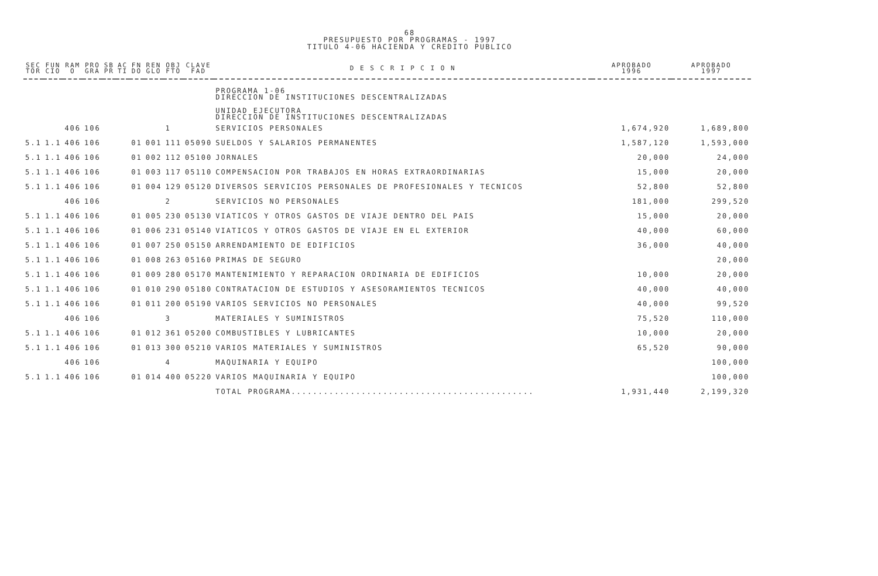68
PRESUPUESTO POR PROGRAMAS - 1997
TITULO 4-06 HACIENDA Y CREDITO PUBLICO
| SEC TOR | FUN CIO | RAM O | PRO GRA | SB PR | AC TI | FN DO | REN GLO | OBJ FTO | CLAVE FAD | D E S C R I P C I O N | APROBADO 1996 | APROBADO 1997 |
| --- | --- | --- | --- | --- | --- | --- | --- | --- | --- | --- | --- | --- |
| | | | | | | | | | | PROGRAMA 1-06 DIRECCION DE INSTITUCIONES DESCENTRALIZADAS | | |
| | | | | | | | | | | UNIDAD EJECUTORA DIRECCION DE INSTITUCIONES DESCENTRALIZADAS | | |
| | | 406 | 106 | | | | | 1 | | SERVICIOS PERSONALES | 1,674,920 | 1,689,800 |
| 5.1 | 1.1 | 406 | 106 | | | 01 | 001 | 111 | 05090 | SUELDOS Y SALARIOS PERMANENTES | 1,587,120 | 1,593,000 |
| 5.1 | 1.1 | 406 | 106 | | | 01 | 002 | 112 | 05100 | JORNALES | 20,000 | 24,000 |
| 5.1 | 1.1 | 406 | 106 | | | 01 | 003 | 117 | 05110 | COMPENSACION POR TRABAJOS EN HORAS EXTRAORDINARIAS | 15,000 | 20,000 |
| 5.1 | 1.1 | 406 | 106 | | | 01 | 004 | 129 | 05120 | DIVERSOS SERVICIOS PERSONALES DE PROFESIONALES Y TECNICOS | 52,800 | 52,800 |
| | | 406 | 106 | | | | | 2 | | SERVICIOS NO PERSONALES | 181,000 | 299,520 |
| 5.1 | 1.1 | 406 | 106 | | | 01 | 005 | 230 | 05130 | VIATICOS Y OTROS GASTOS DE VIAJE DENTRO DEL PAIS | 15,000 | 20,000 |
| 5.1 | 1.1 | 406 | 106 | | | 01 | 006 | 231 | 05140 | VIATICOS Y OTROS GASTOS DE VIAJE EN EL EXTERIOR | 40,000 | 60,000 |
| 5.1 | 1.1 | 406 | 106 | | | 01 | 007 | 250 | 05150 | ARRENDAMIENTO DE EDIFICIOS | 36,000 | 40,000 |
| 5.1 | 1.1 | 406 | 106 | | | 01 | 008 | 263 | 05160 | PRIMAS DE SEGURO | | 20,000 |
| 5.1 | 1.1 | 406 | 106 | | | 01 | 009 | 280 | 05170 | MANTENIMIENTO Y REPARACION ORDINARIA DE EDIFICIOS | 10,000 | 20,000 |
| 5.1 | 1.1 | 406 | 106 | | | 01 | 010 | 290 | 05180 | CONTRATACION DE ESTUDIOS Y ASESORAMIENTOS TECNICOS | 40,000 | 40,000 |
| 5.1 | 1.1 | 406 | 106 | | | 01 | 011 | 200 | 05190 | VARIOS SERVICIOS NO PERSONALES | 40,000 | 99,520 |
| | | 406 | 106 | | | | | 3 | | MATERIALES Y SUMINISTROS | 75,520 | 110,000 |
| 5.1 | 1.1 | 406 | 106 | | | 01 | 012 | 361 | 05200 | COMBUSTIBLES Y LUBRICANTES | 10,000 | 20,000 |
| 5.1 | 1.1 | 406 | 106 | | | 01 | 013 | 300 | 05210 | VARIOS MATERIALES Y SUMINISTROS | 65,520 | 90,000 |
| | | 406 | 106 | | | | | 4 | | MAQUINARIA Y EQUIPO | | 100,000 |
| 5.1 | 1.1 | 406 | 106 | | | 01 | 014 | 400 | 05220 | VARIOS MAQUINARIA Y EQUIPO | | 100,000 |
| | | | | | | | | | | TOTAL PROGRAMA............................................. | 1,931,440 | 2,199,320 |